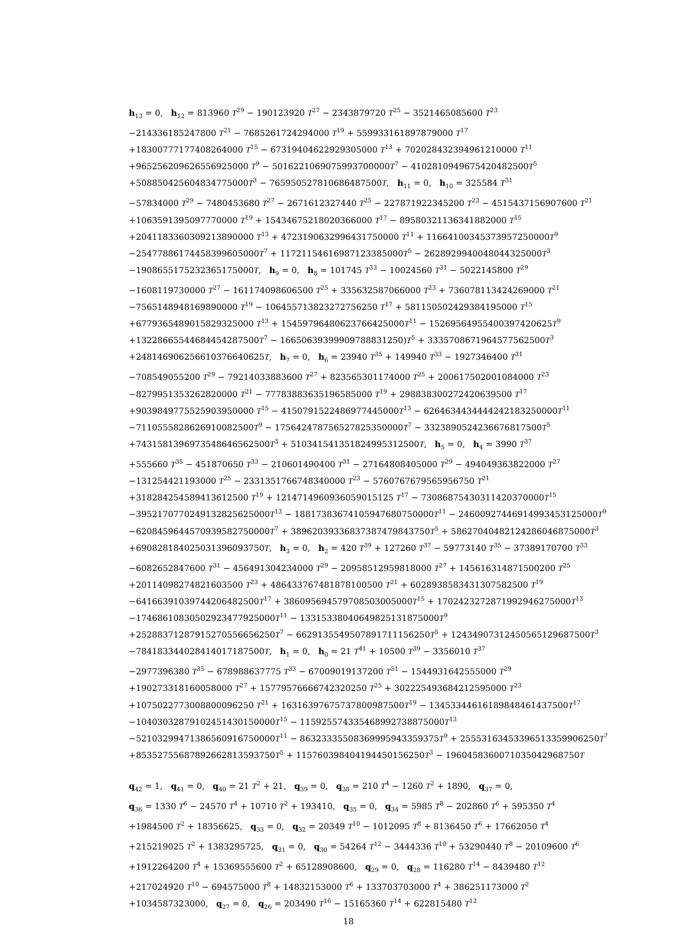h<sub>13</sub> = 0, h<sub>12</sub> = 813960 T<sup>29</sup> − 190123920 T<sup>27</sup> − 2343879720 T<sup>25</sup> − 3521465085600 T<sup>23</sup>
−214336185247800 T<sup>21</sup> − 7685261724294000 T<sup>19</sup> + 559933161897879000 T<sup>17</sup>
+18300777177408264000 T<sup>15</sup> − 67319404622929305000 T<sup>13</sup> + 702028432394961210000 T<sup>11</sup>
+965256209626556925000 T<sup>9</sup> − 5016221069075993700000T<sup>7</sup> − 4102810949675420482500T<sup>5</sup>
+508850425604834775000T<sup>3</sup> − 765950527810686487500T, h<sub>11</sub> = 0, h<sub>10</sub> = 325584 T<sup>31</sup>
−57834000 T<sup>29</sup> − 7480453680 T<sup>27</sup> − 2671612327440 T<sup>25</sup> − 227871922345200 T<sup>23</sup> − 4515437156907600 T<sup>21</sup>
+1063591395097770000 T<sup>19</sup> + 15434675218020366000 T<sup>17</sup> − 89580321136341882000 T<sup>15</sup>
+2041183360309213890000 T<sup>13</sup> + 4723190632996431750000 T<sup>11</sup> + 11664100345373957250000T<sup>9</sup>
−25477886174458399605000T<sup>7</sup> + 11721154616987123385000T<sup>5</sup> − 2628929940048044325000T<sup>3</sup>
−1908655175232365175000T, h<sub>9</sub> = 0, h<sub>8</sub> = 101745 T<sup>33</sup> − 10024560 T<sup>31</sup> − 5022145800 T<sup>29</sup>
−1608119730000 T<sup>27</sup> − 161174098606500 T<sup>25</sup> + 335632587066000 T<sup>23</sup> + 736078113424269000 T<sup>21</sup>
−7565148948169890000 T<sup>19</sup> − 106455713823272756250 T<sup>17</sup> + 581150502429384195000 T<sup>15</sup>
+6779365489015829325000 T<sup>13</sup> + 15459796480623766425000T<sup>11</sup> − 15269564955400397420625T<sup>9</sup>
+13228665544684454287500T<sup>7</sup> − 16650639399909788831250)T<sup>5</sup> + 3335708671964577562500T<sup>3</sup>
+248146906256610376640625T, h<sub>7</sub> = 0, h<sub>6</sub> = 23940 T<sup>35</sup> + 149940 T<sup>33</sup> − 1927346400 T<sup>31</sup>
−708549055200 T<sup>29</sup> − 79214033883600 T<sup>27</sup> + 823565301174000 T<sup>25</sup> + 200617502001084000 T<sup>23</sup>
−8279951353262820000 T<sup>21</sup> − 77783883635196585000 T<sup>19</sup> + 298838300272420639500 T<sup>17</sup>
+9039849775525903950000 T<sup>15</sup> − 4150791522486977445000T<sup>13</sup> − 6264634434444242183250000T<sup>11</sup>
−7110555828626910082500T<sup>9</sup> − 175642478756527825350000T<sup>7</sup> − 3323890524236676817500T<sup>5</sup>
+7431581396973548646562500T<sup>3</sup> + 510341541351824995312500T, h<sub>5</sub> = 0, h<sub>4</sub> = 3990 T<sup>37</sup>
+555660 T<sup>35</sup> − 451870650 T<sup>33</sup> − 210601490400 T<sup>31</sup> − 27164808405000 T<sup>29</sup> − 494049363822000 T<sup>27</sup>
−131254421193000 T<sup>25</sup> − 2331351766748340000 T<sup>23</sup> − 5760767679565956750 T<sup>21</sup>
+318284254589413612500 T<sup>19</sup> + 1214714960936059015125 T<sup>17</sup> − 73086875430311420370000T<sup>15</sup>
−3952170770249132825625000T<sup>13</sup> − 18817383674105947680750000T<sup>11</sup> − 24600927446914993453125000T<sup>9</sup>
−6208459644570939582750000T<sup>7</sup> + 38962039336837387479843750T<sup>5</sup> + 58627040482124286046875000T<sup>3</sup>
+690828184025031396093750T, h<sub>3</sub> = 0, h<sub>2</sub> = 420 T<sup>39</sup> + 127260 T<sup>37</sup> − 59773140 T<sup>35</sup> − 37389170700 T<sup>33</sup>
−6082652847600 T<sup>31</sup> − 456491304234000 T<sup>29</sup> − 20958512959818000 T<sup>27</sup> + 145616314871500200 T<sup>25</sup>
+20114098274821603500 T<sup>23</sup> + 486433767481878100500 T<sup>21</sup> + 6028938583431307582500 T<sup>19</sup>
−64166391039744206482500T<sup>17</sup> + 386095694579708503005000T<sup>15</sup> + 1702423272871992946275000T<sup>13</sup>
−17468610830502923477925000T<sup>11</sup> − 13315338040649825131875000T<sup>9</sup>
+25288371287915270556656250T<sup>7</sup> − 6629135549507891711156250T<sup>5</sup> + 12434907312450565129687500T<sup>3</sup>
−784183344028414017187500T, h<sub>1</sub> = 0, h<sub>0</sub> = 21 T<sup>41</sup> + 10500 T<sup>39</sup> − 3356010 T<sup>37</sup>
−2977396380 T<sup>35</sup> − 678988637775 T<sup>33</sup> − 67009019137200 T<sup>31</sup> − 1544931642555000 T<sup>29</sup>
+190273318160058000 T<sup>27</sup> + 15779576666742320250 T<sup>25</sup> + 302225493684212595000 T<sup>23</sup>
+1075022773008800096250 T<sup>21</sup> + 16316397675737800987500T<sup>19</sup> − 13453344616189848461437500T<sup>17</sup>
−10403032879102451430150000T<sup>15</sup> − 115925574335468992738875000T<sup>13</sup>
−52103299471386560916750000T<sup>11</sup> − 86323335508369995943359375T<sup>9</sup> + 25553163453396513359906250T<sup>7</sup>
+85352755687892662813593750T<sup>5</sup> + 115760398404194450156250T<sup>3</sup> − 1960458360071035042968750T
q<sub>42</sub> = 1, q<sub>41</sub> = 0, q<sub>40</sub> = 21 T<sup>2</sup> + 21, q<sub>39</sub> = 0, q<sub>38</sub> = 210 T<sup>4</sup> − 1260 T<sup>2</sup> + 1890, q<sub>37</sub> = 0,
q<sub>36</sub> = 1330 T<sup>6</sup> − 24570 T<sup>4</sup> + 10710 T<sup>2</sup> + 193410, q<sub>35</sub> = 0, q<sub>34</sub> = 5985 T<sup>8</sup> − 202860 T<sup>6</sup> + 595350 T<sup>4</sup>
+1984500 T<sup>2</sup> + 18356625, q<sub>33</sub> = 0, q<sub>32</sub> = 20349 T<sup>10</sup> − 1012095 T<sup>8</sup> + 8136450 T<sup>6</sup> + 17662050 T<sup>4</sup>
+215219025 T<sup>2</sup> + 1383295725, q<sub>31</sub> = 0, q<sub>30</sub> = 54264 T<sup>12</sup> − 3444336 T<sup>10</sup> + 53290440 T<sup>8</sup> − 20109600 T<sup>6</sup>
+1912264200 T<sup>4</sup> + 15369555600 T<sup>2</sup> + 65128908600, q<sub>29</sub> = 0, q<sub>28</sub> = 116280 T<sup>14</sup> − 8439480 T<sup>12</sup>
+217024920 T<sup>10</sup> − 694575000 T<sup>8</sup> + 14832153000 T<sup>6</sup> + 133703703000 T<sup>4</sup> + 386251173000 T<sup>2</sup>
+1034587323000, q<sub>27</sub> = 0, q<sub>26</sub> = 203490 T<sup>16</sup> − 15165360 T<sup>14</sup> + 622815480 T<sup>12</sup>
18